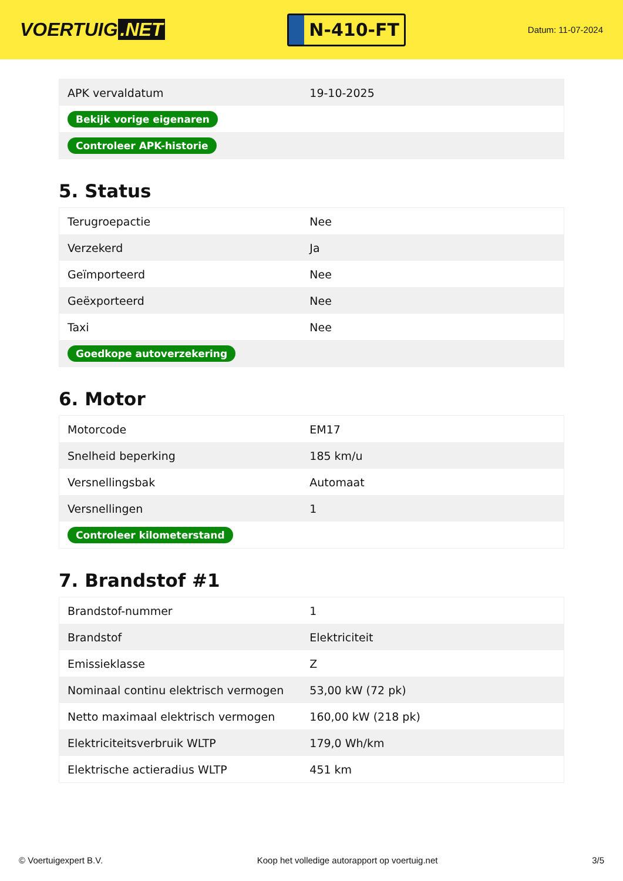VOERTUIG.NET
N-410-FT
Datum: 11-07-2024
| APK vervaldatum | 19-10-2025 |
| Bekijk vorige eigenaren | |
| Controleer APK-historie | |
5. Status
| Terugroepactie | Nee |
| Verzekerd | Ja |
| Geïmporteerd | Nee |
| Geëxporteerd | Nee |
| Taxi | Nee |
| Goedkope autoverzekering | |
6. Motor
| Motorcode | EM17 |
| Snelheid beperking | 185 km/u |
| Versnellingsbak | Automaat |
| Versnellingen | 1 |
| Controleer kilometerstand | |
7. Brandstof #1
| Brandstof-nummer | 1 |
| Brandstof | Elektriciteit |
| Emissieklasse | Z |
| Nominaal continu elektrisch vermogen | 53,00 kW (72 pk) |
| Netto maximaal elektrisch vermogen | 160,00 kW (218 pk) |
| Elektriciteitsverbruik WLTP | 179,0 Wh/km |
| Elektrische actieradius WLTP | 451 km |
© Voertuigexpert B.V. Koop het volledige autorapport op voertuig.net 3/5